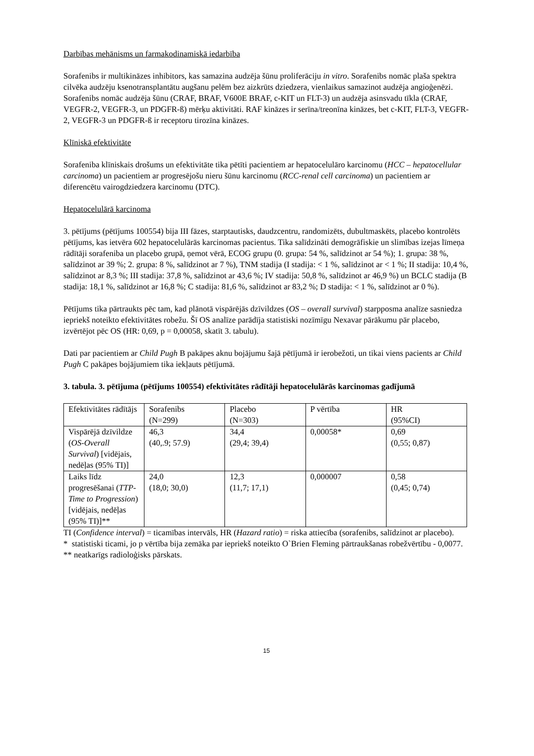Darbības mehānisms un farmakodinamiskā iedarbība
Sorafenibs ir multikināzes inhibitors, kas samazina audzēja šūnu proliferāciju in vitro. Sorafenibs nomāc plaša spektra cilvēka audzēju ksenotransplantātu augšanu pelēm bez aizkrūts dziedzera, vienlaikus samazinot audzēja angioģenēzi. Sorafenibs nomāc audzēja šūnu (CRAF, BRAF, V600E BRAF, c-KIT un FLT-3) un audzēja asinsvadu tīkla (CRAF, VEGFR-2, VEGFR-3, un PDGFR-ß) mērķu aktivitāti. RAF kināzes ir serīna/treonīna kināzes, bet c-KIT, FLT-3, VEGFR-2, VEGFR-3 un PDGFR-ß ir receptoru tirozīna kināzes.
Klīniskā efektivitāte
Sorafeniba klīniskais drošums un efektivitāte tika pētīti pacientiem ar hepatocelulāro karcinomu (HCC – hepatocellular carcinoma) un pacientiem ar progresējošu nieru šūnu karcinomu (RCC-renal cell carcinoma) un pacientiem ar diferencētu vairogdziedzera karcinomu (DTC).
Hepatocelulārā karcinoma
3. pētījums (pētījums 100554) bija III fāzes, starptautisks, daudzcentru, randomizēts, dubultmaskēts, placebo kontrolēts pētījums, kas ietvēra 602 hepatocelulārās karcinomas pacientus. Tika salīdzināti demogrāfiskie un slimības izejas līmeņa rādītāji sorafeniba un placebo grupā, ņemot vērā, ECOG grupu (0. grupa: 54 %, salīdzinot ar 54 %); 1. grupa: 38 %, salīdzinot ar 39 %; 2. grupa: 8 %, salīdzinot ar 7 %), TNM stadija (I stadija: < 1 %, salīdzinot ar < 1 %; II stadija: 10,4 %, salīdzinot ar 8,3 %; III stadija: 37,8 %, salīdzinot ar 43,6 %; IV stadija: 50,8 %, salīdzinot ar 46,9 %) un BCLC stadija (B stadija: 18,1 %, salīdzinot ar 16,8 %; C stadija: 81,6 %, salīdzinot ar 83,2 %; D stadija: < 1 %, salīdzinot ar 0 %).
Pētījums tika pārtraukts pēc tam, kad plānotā vispārējās dzīvildzes (OS – overall survival) starpposma analīze sasniedza iepriekš noteikto efektivitātes robežu. Šī OS analīze parādīja statistiski nozīmīgu Nexavar pārākumu pār placebo, izvērtējot pēc OS (HR: 0,69, p = 0,00058, skatīt 3. tabulu).
Dati par pacientiem ar Child Pugh B pakāpes aknu bojājumu šajā pētījumā ir ierobežoti, un tikai viens pacients ar Child Pugh C pakāpes bojājumiem tika iekļauts pētījumā.
3. tabula. 3. pētījuma (pētījums 100554) efektivitātes rādītāji hepatocelulārās karcinomas gadījumā
| Efektivitātes rādītājs | Sorafenibs (N=299) | Placebo (N=303) | P vērtība | HR (95%CI) |
| Vispārējā dzīvildze ( OS-Overall Survival ) [vidējais, nedēļas (95% TI)] | 46,3 (40,.9; 57.9) | 34,4 (29,4; 39,4) | 0,00058* | 0,69 (0,55; 0,87) |
| Laiks līdz progresēšanai ( TTP- Time to Progression ) [vidējais, nedēļas (95% TI)]** | 24,0 (18,0; 30,0) | 12,3 (11,7; 17,1) | 0,000007 | 0,58 (0,45; 0,74) |
TI (Confidence interval) = ticamības intervāls, HR (Hazard ratio) = riska attiecība (sorafenibs, salīdzinot ar placebo).
* statistiski ticami, jo p vērtība bija zemāka par iepriekš noteikto O`Brien Fleming pārtraukšanas robežvērtību - 0,0077.
** neatkarīgs radioloģisks pārskats.
15